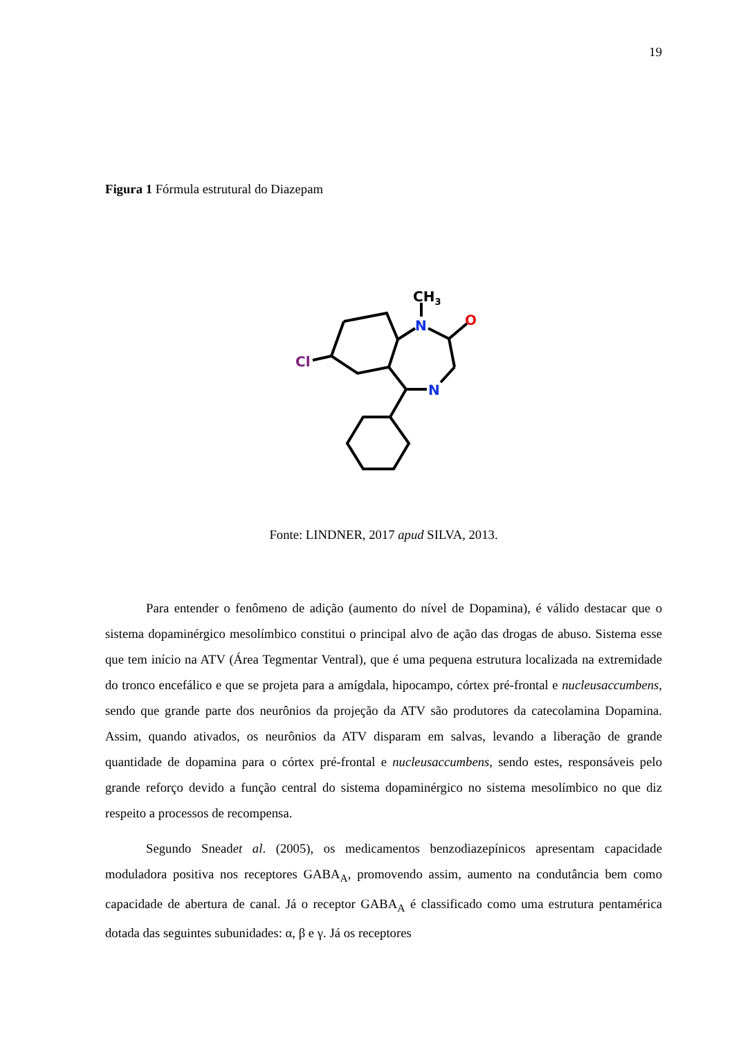19
Figura 1 Fórmula estrutural do Diazepam
CH3
N
O
N
Cl
Fonte: LINDNER, 2017 apud SILVA, 2013.
Para entender o fenômeno de adição (aumento do nível de Dopamina), é válido destacar que o sistema dopaminérgico mesolímbico constitui o principal alvo de ação das drogas de abuso. Sistema esse que tem início na ATV (Área Tegmentar Ventral), que é uma pequena estrutura localizada na extremidade do tronco encefálico e que se projeta para a amígdala, hipocampo, córtex pré-frontal e nucleusaccumbens, sendo que grande parte dos neurônios da projeção da ATV são produtores da catecolamina Dopamina. Assim, quando ativados, os neurônios da ATV disparam em salvas, levando a liberação de grande quantidade de dopamina para o córtex pré-frontal e nucleusaccumbens, sendo estes, responsáveis pelo grande reforço devido a função central do sistema dopaminérgico no sistema mesolímbico no que diz respeito a processos de recompensa.
Segundo Sneadet al. (2005), os medicamentos benzodiazepínicos apresentam capacidade moduladora positiva nos receptores GABA<sub>A</sub>, promovendo assim, aumento na condutância bem como capacidade de abertura de canal. Já o receptor GABA<sub>A</sub> é classificado como uma estrutura pentamérica dotada das seguintes subunidades: α, β e γ. Já os receptores